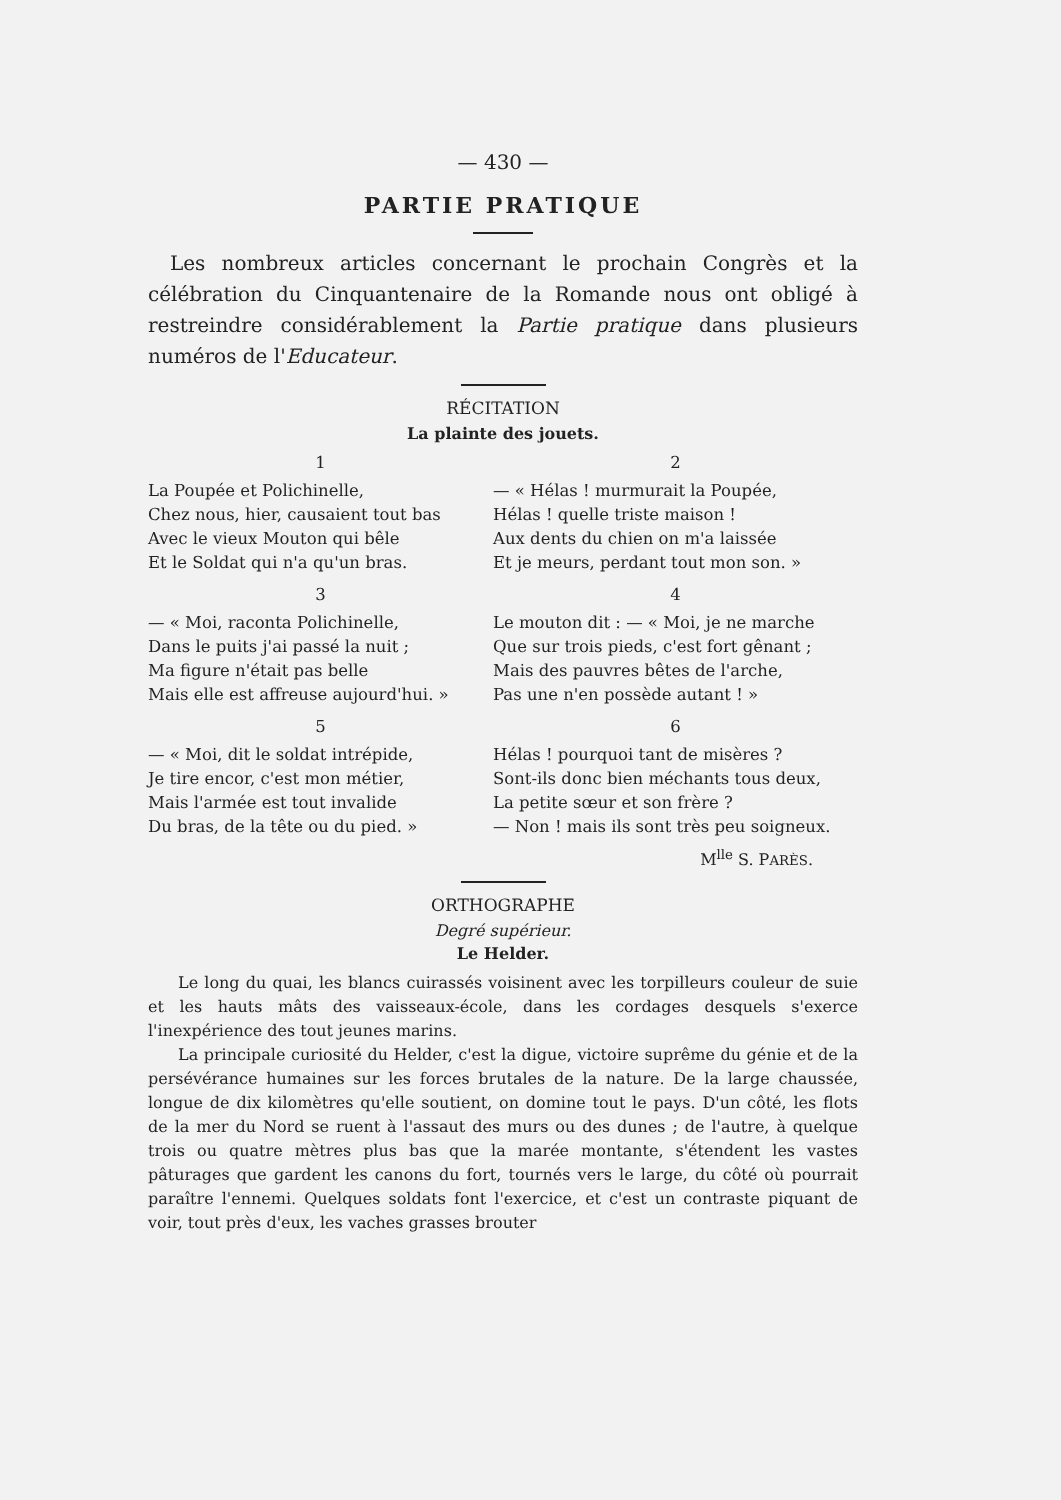— 430 —
PARTIE PRATIQUE
Les nombreux articles concernant le prochain Congrès et la célébration du Cinquantenaire de la Romande nous ont obligé à restreindre considérablement la Partie pratique dans plusieurs numéros de l'Educateur.
RÉCITATION
La plainte des jouets.
1
La Poupée et Polichinelle,
Chez nous, hier, causaient tout bas
Avec le vieux Mouton qui bêle
Et le Soldat qui n'a qu'un bras.
2
— « Hélas ! murmurait la Poupée,
Hélas ! quelle triste maison !
Aux dents du chien on m'a laissée
Et je meurs, perdant tout mon son. »
3
— « Moi, raconta Polichinelle,
Dans le puits j'ai passé la nuit ;
Ma figure n'était pas belle
Mais elle est affreuse aujourd'hui. »
4
Le mouton dit : — « Moi, je ne marche
Que sur trois pieds, c'est fort gênant ;
Mais des pauvres bêtes de l'arche,
Pas une n'en possède autant ! »
5
— « Moi, dit le soldat intrépide,
Je tire encor, c'est mon métier,
Mais l'armée est tout invalide
Du bras, de la tête ou du pied. »
6
Hélas ! pourquoi tant de misères ?
Sont-ils donc bien méchants tous deux,
La petite sœur et son frère ?
— Non ! mais ils sont très peu soigneux.
M<sup>lle</sup> S. PARÈS.
ORTHOGRAPHE
Degré supérieur.
Le Helder.
Le long du quai, les blancs cuirassés voisinent avec les torpilleurs couleur de suie et les hauts mâts des vaisseaux-école, dans les cordages desquels s'exerce l'inexpérience des tout jeunes marins.
La principale curiosité du Helder, c'est la digue, victoire suprême du génie et de la persévérance humaines sur les forces brutales de la nature. De la large chaussée, longue de dix kilomètres qu'elle soutient, on domine tout le pays. D'un côté, les flots de la mer du Nord se ruent à l'assaut des murs ou des dunes ; de l'autre, à quelque trois ou quatre mètres plus bas que la marée montante, s'étendent les vastes pâturages que gardent les canons du fort, tournés vers le large, du côté où pourrait paraître l'ennemi. Quelques soldats font l'exercice, et c'est un contraste piquant de voir, tout près d'eux, les vaches grasses brouter